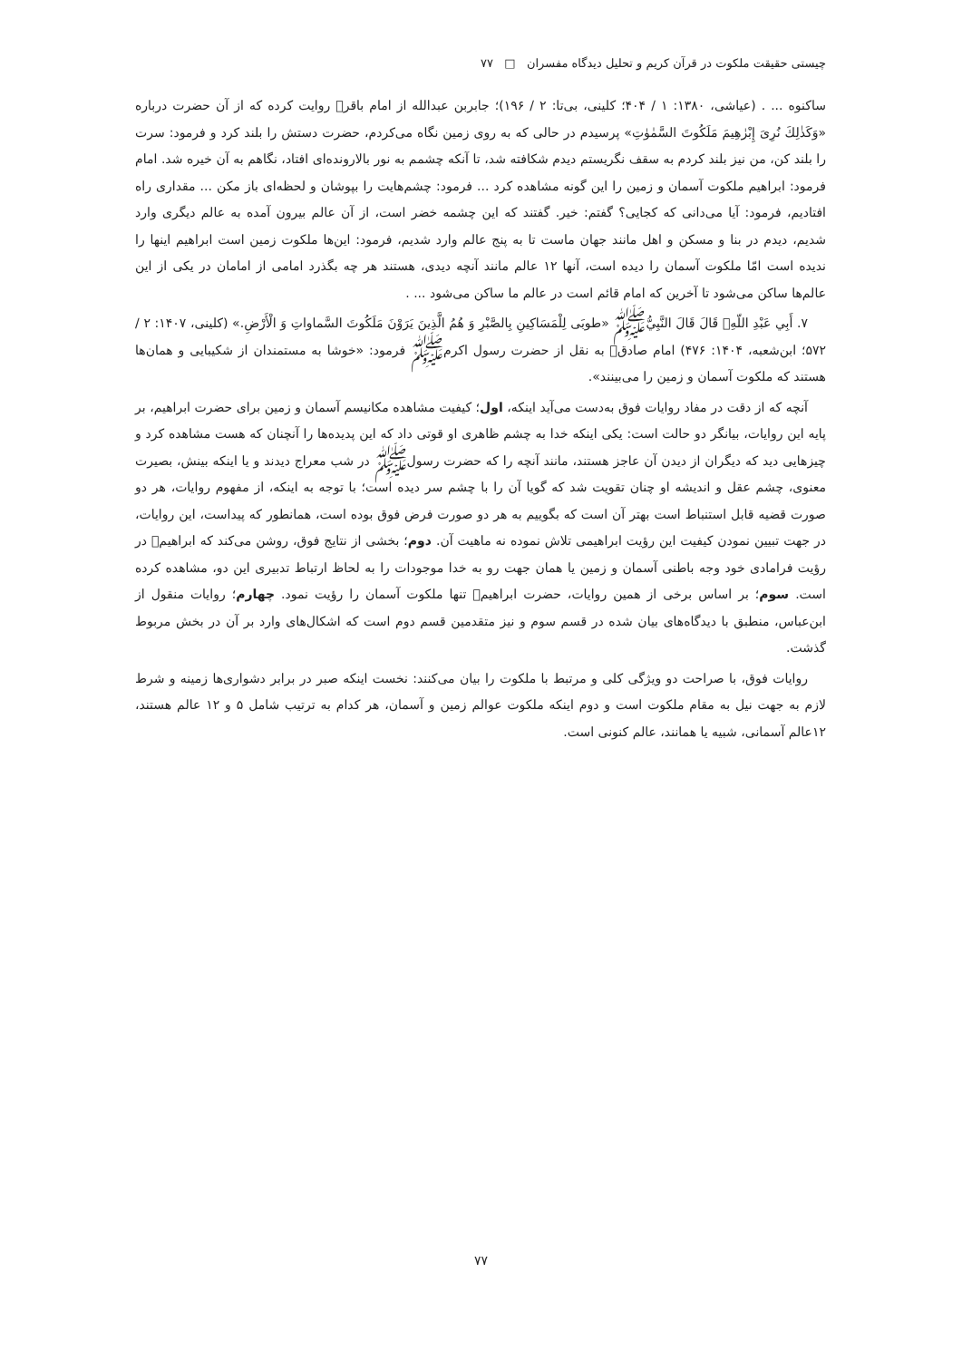چیستی حقیقت ملکوت در قرآن کریم و تحلیل دیدگاه مفسران □ ۷۷
ساکنوه ... . (عیاشی، ۱۳۸۰: ۱ / ۴۰۴؛ کلینی، بی‌تا: ۲ / ۱۹۶)؛ جابربن عبدالله از امام باقر﷣ روایت کرده که از آن حضرت درباره «وَكَذٰلِكَ نُرِىَ إِبْرٰهِيمَ مَلَكُوتَ السَّمٰوٰتِ» پرسیدم در حالی که به روی زمین نگاه می‌کردم، حضرت دستش را بلند کرد و فرمود: سرت را بلند کن، من نیز بلند کردم به سقف نگریستم دیدم شکافته شد، تا آنکه چشمم به نور بالارونده‌ای افتاد، نگاهم به آن خیره شد. امام فرمود: ابراهیم ملکوت آسمان و زمین را این گونه مشاهده کرد ... فرمود: چشم‌هایت را بپوشان و لحظه‌ای باز مکن ... مقداری راه افتادیم، فرمود: آیا می‌دانی که کجایی؟ گفتم: خیر. گفتند که این چشمه خضر است، از آن عالم بیرون آمده به عالم دیگری وارد شدیم، دیدم در بنا و مسکن و اهل مانند جهان ماست تا به پنج عالم وارد شدیم، فرمود: این‌ها ملکوت زمین است ابراهیم اینها را ندیده است امّا ملکوت آسمان را دیده است، آنها ۱۲ عالم مانند آنچه دیدی، هستند هر چه بگذرد امامی از امامان در یکی از این عالم‌ها ساکن می‌شود تا آخرین که امام قائم است در عالم ما ساکن می‌شود ... .
۷. أَبِي عَبْدِ اللّهِ﷣ قَالَ قَالَ النَّبِيُّﷺ «طوبَى لِلْمَسَاكِينِ بِالصَّبْرِ وَ هُمُ الَّذِينَ يَرَوْنَ مَلَكُوتَ السَّماواتِ وَ الْأَرْضِ.» (کلینی، ۱۴۰۷: ۲ / ۵۷۲؛ ابن‌شعبه، ۱۴۰۴: ۴۷۶) امام صادق﷣ به نقل از حضرت رسول اکرمﷺ فرمود: «خوشا به مستمندان از شکیبایی و همان‌ها هستند که ملکوت آسمان و زمین را می‌بینند».
آنچه که از دقت در مفاد روایات فوق به‌دست می‌آید اینکه، اول؛ کیفیت مشاهده مکانیسم آسمان و زمین برای حضرت ابراهیم، بر پایه این روایات، بیانگر دو حالت است: یکی اینکه خدا به چشم ظاهری او قوتی داد که این پدیده‌ها را آنچنان که هست مشاهده کرد و چیزهایی دید که دیگران از دیدن آن عاجز هستند، مانند آنچه را که حضرت رسولﷺ در شب معراج دیدند و یا اینکه بینش، بصیرت معنوی، چشم عقل و اندیشه او چنان تقویت شد که گویا آن را با چشم سر دیده است؛ با توجه به اینکه، از مفهوم روایات، هر دو صورت قضیه قابل استنباط است بهتر آن است که بگوییم به هر دو صورت فرض فوق بوده است، همانطور که پیداست، این روایات، در جهت تبیین نمودن کیفیت این رؤیت ابراهیمی تلاش نموده نه ماهیت آن. دوم؛ بخشی از نتایج فوق، روشن می‌کند که ابراهیم﷣ در رؤیت فرامادی خود وجه باطنی آسمان و زمین یا همان جهت رو به خدا موجودات را به لحاظ ارتباط تدبیری این دو، مشاهده کرده است. سوم؛ بر اساس برخی از همین روایات، حضرت ابراهیم﷣ تنها ملکوت آسمان را رؤیت نمود. چهارم؛ روایات منقول از ابن‌عباس، منطبق با دیدگاه‌های بیان شده در قسم سوم و نیز متقدمین قسم دوم است که اشکال‌های وارد بر آن در بخش مربوط گذشت.
روایات فوق، با صراحت دو ویژگی کلی و مرتبط با ملکوت را بیان می‌کنند: نخست اینکه صبر در برابر دشواری‌ها زمینه و شرط لازم به جهت نیل به مقام ملکوت است و دوم اینکه ملکوت عوالم زمین و آسمان، هر کدام به ترتیب شامل ۵ و ۱۲ عالم هستند، ۱۲عالم آسمانی، شبیه یا همانند، عالم کنونی است.
۷۷